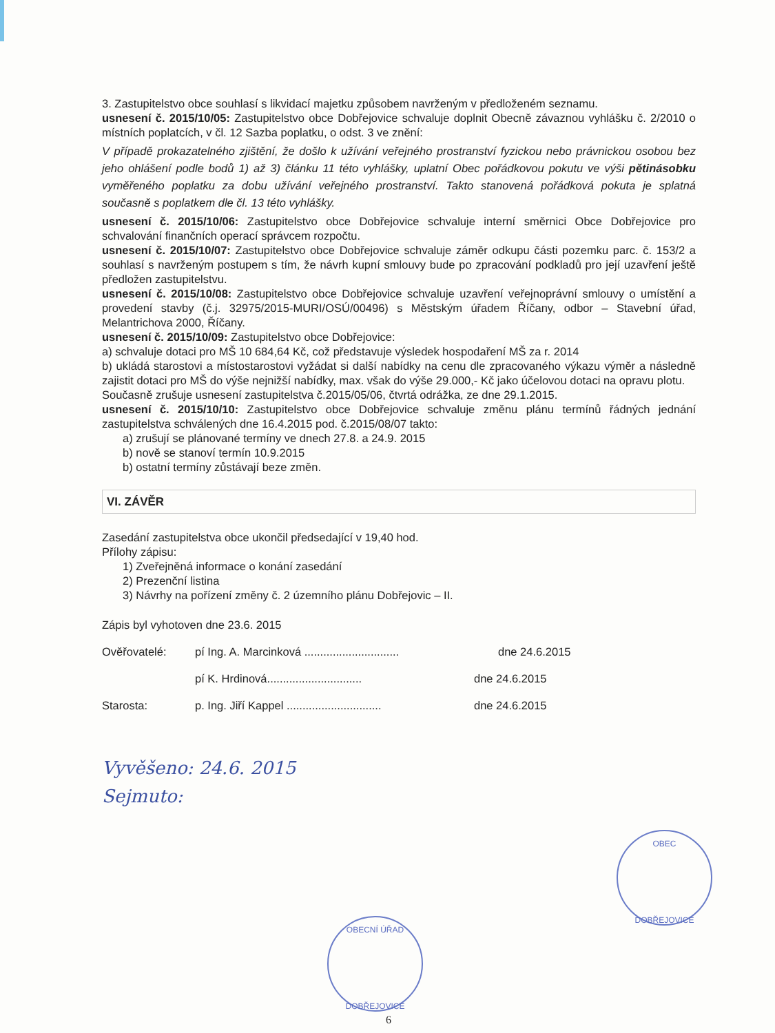3. Zastupitelstvo obce souhlasí s likvidací majetku způsobem navrženým v předloženém seznamu.
usnesení č. 2015/10/05: Zastupitelstvo obce Dobřejovice schvaluje doplnit Obecně závaznou vyhlášku č. 2/2010 o místních poplatcích, v čl. 12 Sazba poplatku, o odst. 3 ve znění:
V případě prokazatelného zjištění, že došlo k užívání veřejného prostranství fyzickou nebo právnickou osobou bez jeho ohlášení podle bodů 1) až 3) článku 11 této vyhlášky, uplatní Obec pořádkovou pokutu ve výši pětinásobku vyměřeného poplatku za dobu užívání veřejného prostranství. Takto stanovená pořádková pokuta je splatná současně s poplatkem dle čl. 13 této vyhlášky.
usnesení č. 2015/10/06: Zastupitelstvo obce Dobřejovice schvaluje interní směrnici Obce Dobřejovice pro schvalování finančních operací správcem rozpočtu.
usnesení č. 2015/10/07: Zastupitelstvo obce Dobřejovice schvaluje záměr odkupu části pozemku parc. č. 153/2 a souhlasí s navrženým postupem s tím, že návrh kupní smlouvy bude po zpracování podkladů pro její uzavření ještě předložen zastupitelstvu.
usnesení č. 2015/10/08: Zastupitelstvo obce Dobřejovice schvaluje uzavření veřejnoprávní smlouvy o umístění a provedení stavby (č.j. 32975/2015-MURI/OSÚ/00496) s Městským úřadem Říčany, odbor – Stavební úřad, Melantrichova 2000, Říčany.
usnesení č. 2015/10/09: Zastupitelstvo obce Dobřejovice:
a) schvaluje dotaci pro MŠ 10 684,64 Kč, což představuje výsledek hospodaření MŠ za r. 2014
b) ukládá starostovi a místostarostovi vyžádat si další nabídky na cenu dle zpracovaného výkazu výměr a následně zajistit dotaci pro MŠ do výše nejnižší nabídky, max. však do výše 29.000,- Kč jako účelovou dotaci na opravu plotu.
Současně zrušuje usnesení zastupitelstva č.2015/05/06, čtvrtá odrážka, ze dne 29.1.2015.
usnesení č. 2015/10/10: Zastupitelstvo obce Dobřejovice schvaluje změnu plánu termínů řádných jednání zastupitelstva schválených dne 16.4.2015 pod. č.2015/08/07 takto:
a) zrušují se plánované termíny ve dnech 27.8. a 24.9. 2015
b) nově se stanoví termín 10.9.2015
b) ostatní termíny zůstávají beze změn.
VI. ZÁVĚR
Zasedání zastupitelstva obce ukončil předsedající v 19,40 hod.
Přílohy zápisu:
1) Zveřejněná informace o konání zasedání
2) Prezenční listina
3) Návrhy na pořízení změny č. 2 územního plánu Dobřejovic – II.
Zápis byl vyhotoven dne 23.6. 2015
Ověřovatelé: pí Ing. A. Marcinková .............................. dne 24.6.2015
pí K. Hrdinová.............................. dne 24.6.2015
Starosta: p. Ing. Jiří Kappel .............................. dne 24.6.2015
Vyvěšeno: 24.6. 2015
Sejmuto:
OBEC
DOBŘEJOVICE
OBECNÍ ÚŘAD
DOBŘEJOVICE
6